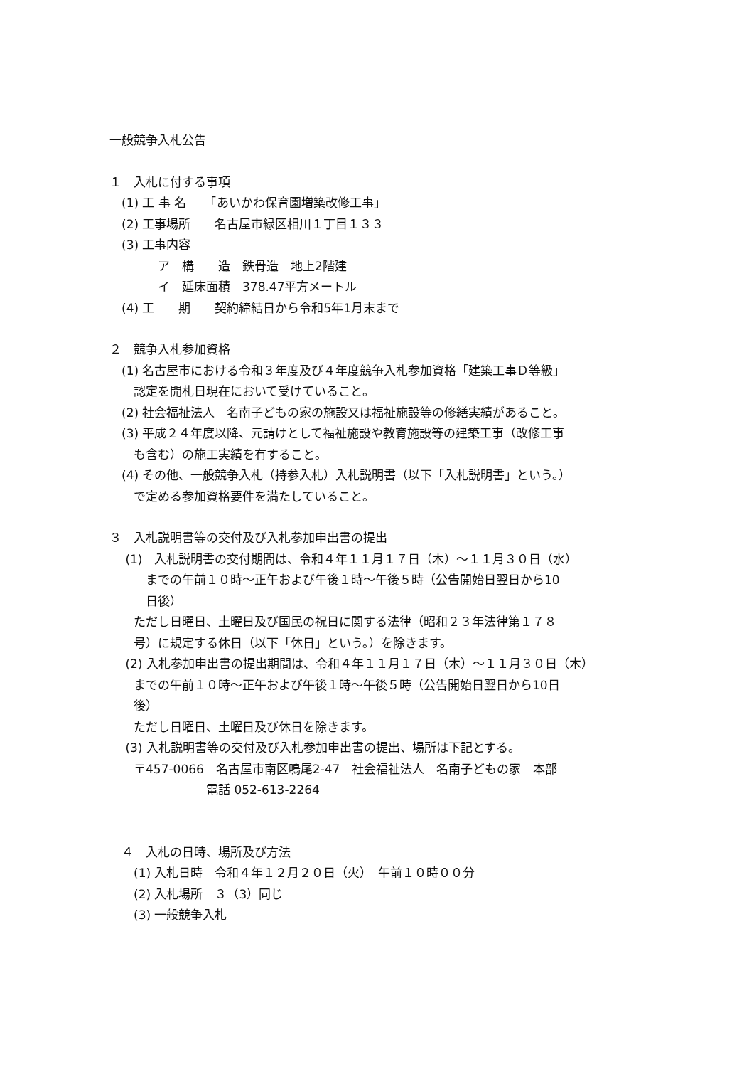一般競争入札公告
１　入札に付する事項
　(1) 工 事 名　　「あいかわ保育園増築改修工事」
　(2) 工事場所　　名古屋市緑区相川１丁目１３３
　(3) 工事内容
　　　　ア　構　　造　鉄骨造　地上2階建
　　　　イ　延床面積　378.47平方メートル
　(4) 工　　期　　契約締結日から令和5年1月末まで
２　競争入札参加資格
　(1) 名古屋市における令和３年度及び４年度競争入札参加資格「建築工事Ｄ等級」
　　認定を開札日現在において受けていること。
　(2) 社会福祉法人　名南子どもの家の施設又は福祉施設等の修繕実績があること。
　(3) 平成２４年度以降、元請けとして福祉施設や教育施設等の建築工事（改修工事
　　も含む）の施工実績を有すること。
　(4) その他、一般競争入札（持参入札）入札説明書（以下「入札説明書」という。）
　　で定める参加資格要件を満たしていること。
３　入札説明書等の交付及び入札参加申出書の提出
　 (1)　入札説明書の交付期間は、令和４年１１月１７日（木）～１１月３０日（水）
　　　までの午前１０時～正午および午後１時～午後５時（公告開始日翌日から10
　　　日後）
　　ただし日曜日、土曜日及び国民の祝日に関する法律（昭和２３年法律第１７８
　　号）に規定する休日（以下「休日」という。）を除きます。
　 (2) 入札参加申出書の提出期間は、令和４年１１月１７日（木）～１１月３０日（木）
　　までの午前１０時～正午および午後１時～午後５時（公告開始日翌日から10日
　　後）
　　ただし日曜日、土曜日及び休日を除きます。
　 (3) 入札説明書等の交付及び入札参加申出書の提出、場所は下記とする。
　　〒457-0066　名古屋市南区鳴尾2-47　社会福祉法人　名南子どもの家　本部
　　　　　　　　電話 052-613-2264
　４　入札の日時、場所及び方法
　　(1) 入札日時　令和４年１２月２０日（火）　午前１０時００分
　　(2) 入札場所　３（3）同じ
　　(3) 一般競争入札